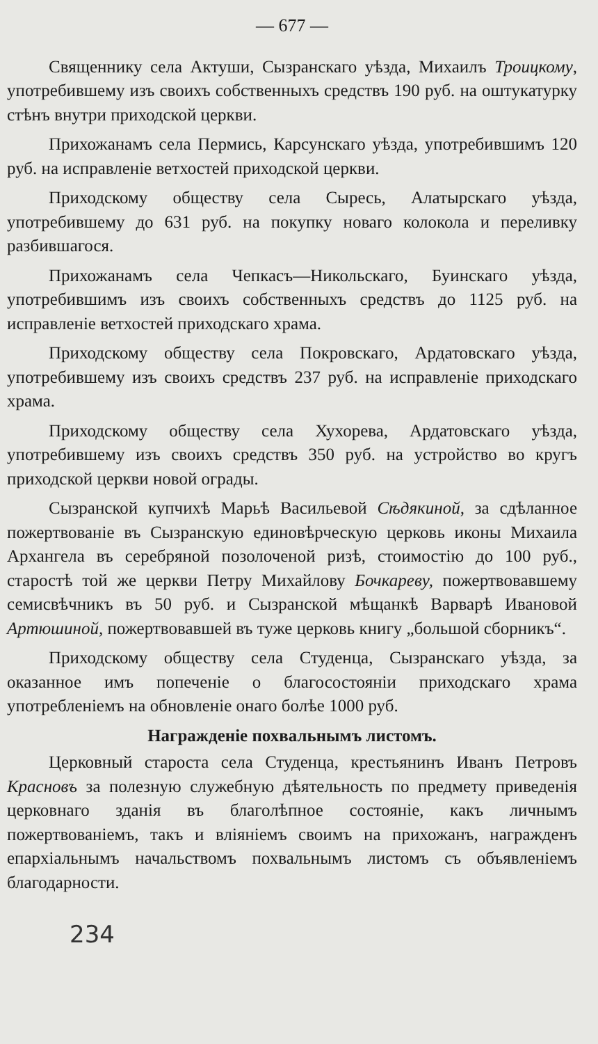— 677 —
Священнику села Актуши, Сызранскаго уѣзда, Михаилъ Троицкому, употребившему изъ своихъ собственныхъ средствъ 190 руб. на оштукатурку стѣнъ внутри приходской церкви.
Прихожанамъ села Пермись, Карсунскаго уѣзда, употребившимъ 120 руб. на исправленіе ветхостей приходской церкви.
Приходскому обществу села Сыресь, Алатырскаго уѣзда, употребившему до 631 руб. на покупку новаго колокола и переливку разбившагося.
Прихожанамъ села Чепкасъ—Никольскаго, Буинскаго уѣзда, употребившимъ изъ своихъ собственныхъ средствъ до 1125 руб. на исправленіе ветхостей приходскаго храма.
Приходскому обществу села Покровскаго, Ардатовскаго уѣзда, употребившему изъ своихъ средствъ 237 руб. на исправленіе приходскаго храма.
Приходскому обществу села Хухорева, Ардатовскаго уѣзда, употребившему изъ своихъ средствъ 350 руб. на устройство во кругъ приходской церкви новой ограды.
Сызранской купчихѣ Марьѣ Васильевой Сѣдякиной, за сдѣланное пожертвованіе въ Сызранскую единовѣрческую церковь иконы Михаила Архангела въ серебряной позолоченой ризѣ, стоимостію до 100 руб., старостѣ той же церкви Петру Михайлову Бочкареву, пожертвовавшему семисвѣчникъ въ 50 руб. и Сызранской мѣщанкѣ Варварѣ Ивановой Артюшиной, пожертвовавшей въ туже церковь книгу „большой сборникъ“.
Приходскому обществу села Студенца, Сызранскаго уѣзда, за оказанное имъ попеченіе о благосостояніи приходскаго храма употребленіемъ на обновленіе онаго болѣе 1000 руб.
Награжденіе похвальнымъ листомъ.
Церковный староста села Студенца, крестьянинъ Иванъ Петровъ Красновъ за полезную служебную дѣятельность по предмету приведенія церковнаго зданія въ благолѣпное состояніе, какъ личнымъ пожертвованіемъ, такъ и вліяніемъ своимъ на прихожанъ, награжденъ епархіальнымъ начальствомъ похвальнымъ листомъ съ объявленіемъ благодарности.
234